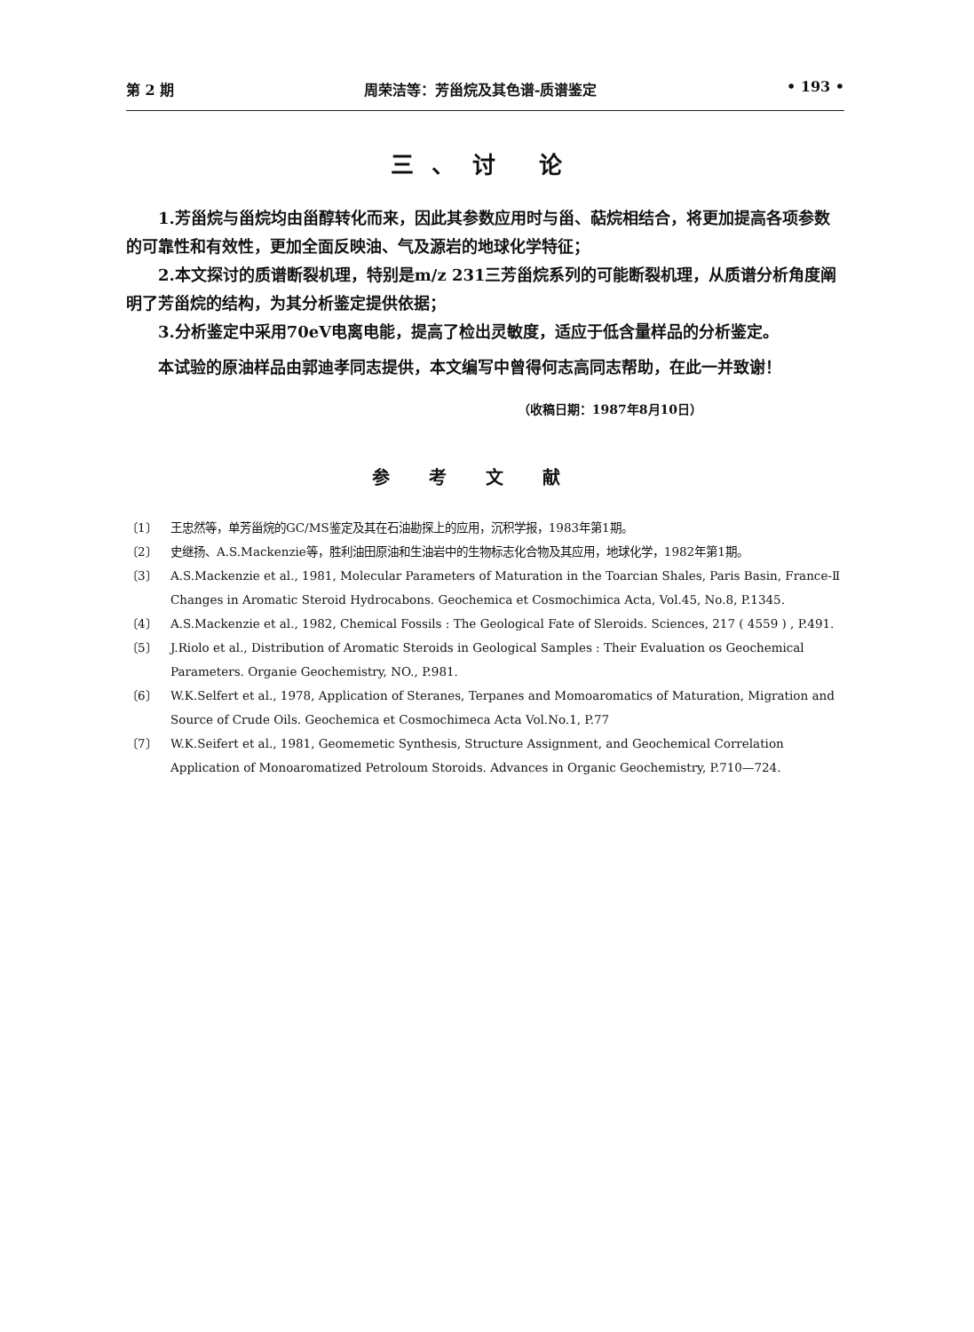第 2 期 周荣洁等：芳甾烷及其色谱-质谱鉴定 • 193 •
三、讨 论
1.芳甾烷与甾烷均由甾醇转化而来，因此其参数应用时与甾、萜烷相结合，将更加提高各项参数的可靠性和有效性，更加全面反映油、气及源岩的地球化学特征；
2.本文探讨的质谱断裂机理，特别是m/z 231三芳甾烷系列的可能断裂机理，从质谱分析角度阐明了芳甾烷的结构，为其分析鉴定提供依据；
3.分析鉴定中采用70eV电离电能，提高了检出灵敏度，适应于低含量样品的分析鉴定。
本试验的原油样品由郭迪孝同志提供，本文编写中曾得何志高同志帮助，在此一并致谢！
（收稿日期：1987年8月10日）
参考文献
〔1〕 王忠然等，单芳甾烷的GC/MS鉴定及其在石油勘探上的应用，沉积学报，1983年第1期。
〔2〕 史继扬、A.S.Mackenzie等，胜利油田原油和生油岩中的生物标志化合物及其应用，地球化学，1982年第1期。
〔3〕 A.S.Mackenzie et al., 1981, Molecular Parameters of Maturation in the Toarcian Shales, Paris Basin, France-Ⅱ Changes in Aromatic Steroid Hydrocabons. Geochemica et Cosmochimica Acta, Vol.45, No.8, P.1345.
〔4〕 A.S.Mackenzie et al., 1982, Chemical Fossils : The Geological Fate of Sleroids. Sciences, 217 ( 4559 ) , P.491.
〔5〕 J.Riolo et al., Distribution of Aromatic Steroids in Geological Samples : Their Evaluation os Geochemical Parameters. Organie Geochemistry, NO., P.981.
〔6〕 W.K.Selfert et al., 1978, Application of Steranes, Terpanes and Momoaromatics of Maturation, Migration and Source of Crude Oils. Geochemica et Cosmochimeca Acta Vol.No.1, P.77
〔7〕 W.K.Seifert et al., 1981, Geomemetic Synthesis, Structure Assignment, and Geochemical Correlation Application of Monoaromatized Petroloum Storoids. Advances in Organic Geochemistry, P.710—724.